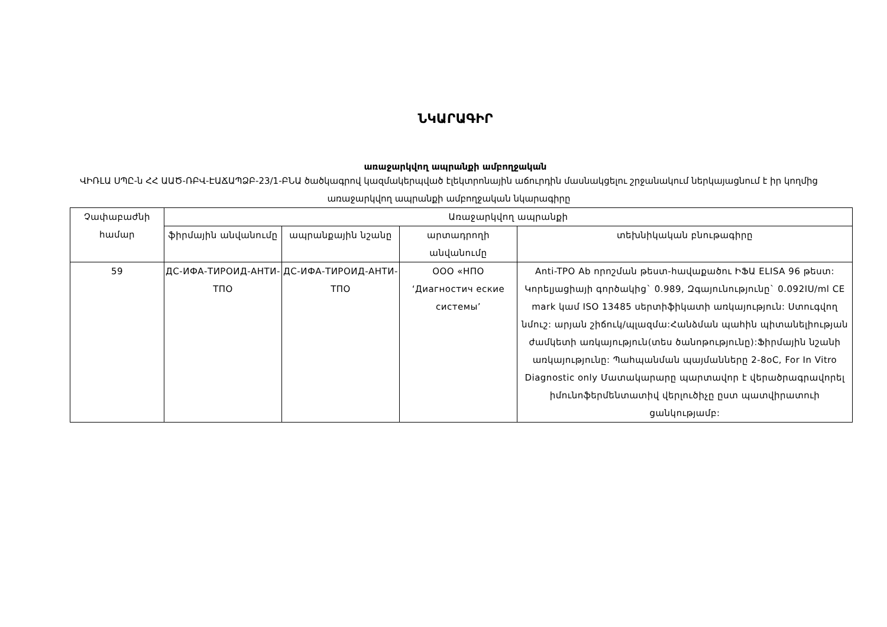ՆԿԱՐԱԳԻՐ
առաջարկվող ապրանքի ամբողջական
ՎԻՌԼԱ ՍՊԸ-ն ՀՀ ԱԱԾ-ՌԲՎ-ԷԱՃԱՊՁԲ-23/1-ԲՆԱ ծածկագրով կազմակերպված էլեկտրոնային աճուրդին մասնակցելու շրջանակում ներկայացնում է իր կողմից առաջարկվող ապրանքի ամբողջական նկարագիրը
| Չափաբաժնի համար | Առաջարկվող ապրանքի | | | |
| --- | --- | --- | --- | --- |
| | ֆիրմային անվանումը | ապրանքային նշանը | արտադրողի անվանումը | տեխնիկական բնութագիրը |
| 59 | ДС-ИФА-ТИРОИД-АНТИ-ТПО | ДС-ИФА-ТИРОИД-АНТИ-ТПО | ООО «НПО ‘Диагностич еские системы’ | Anti-TPO Ab որոշման թեստ-հավաքածու ԻՖԱ ELISA 96 թեստ: Կորելյացիայի գործակից` 0.989, Զգայունությունը` 0.092IU/ml CE mark կամ ISO 13485 սերտիֆիկատի առկայություն: Ստուգվող նմուշ: արյան շիճուկ/պլազմա:Հանձման պահին պիտանելիության ժամկետի առկայություն(տես ծանոթությունը):Ֆիրմային նշանի առկայությունը: Պահպանման պայմանները 2-8oC, For In Vitro Diagnostic only Մատակարարը պարտավոր է վերածրագրավորել իմունոֆերմենտատիվ վերլուծիչը ըստ պատվիրատուի ցանկությամբ: |